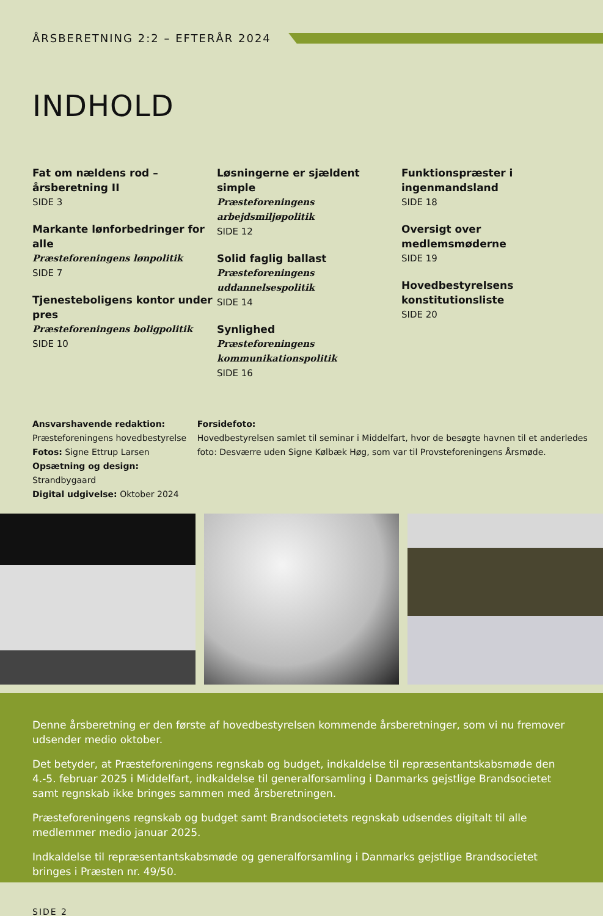ÅRSBERETNING 2:2 – EFTERÅR 2024
INDHOLD
Fat om nældens rod – årsberetning II
SIDE 3
Markante lønforbedringer for alle
Præsteforeningens lønpolitik
SIDE 7
Tjenesteboligens kontor under pres
Præsteforeningens boligpolitik
SIDE 10
Løsningerne er sjældent simple
Præsteforeningens arbejdsmiljøpolitik
SIDE 12
Solid faglig ballast
Præsteforeningens uddannelsespolitik
SIDE 14
Synlighed
Præsteforeningens kommunikationspolitik
SIDE 16
Funktionspræster i ingenmandsland
SIDE 18
Oversigt over medlemsmøderne
SIDE 19
Hovedbestyrelsens konstitutionsliste
SIDE 20
Ansvarshavende redaktion: Præsteforeningens hovedbestyrelse
Fotos: Signe Ettrup Larsen
Opsætning og design: Strandbygaard
Digital udgivelse: Oktober 2024
Forsidefoto:
Hovedbestyrelsen samlet til seminar i Middelfart, hvor de besøgte havnen til et anderledes foto: Desværre uden Signe Kølbæk Høg, som var til Provsteforeningens Årsmøde.
Denne årsberetning er den første af hovedbestyrelsen kommende årsberetninger, som vi nu fremover udsender medio oktober.
Det betyder, at Præsteforeningens regnskab og budget, indkaldelse til repræsentantskabsmøde den 4.-5. februar 2025 i Middelfart, indkaldelse til generalforsamling i Danmarks gejstlige Brandsocietet samt regnskab ikke bringes sammen med årsberetningen.
Præsteforeningens regnskab og budget samt Brandsocietets regnskab udsendes digitalt til alle medlemmer medio januar 2025.
Indkaldelse til repræsentantskabsmøde og generalforsamling i Danmarks gejstlige Brandsocietet bringes i Præsten nr. 49/50.
SIDE 2